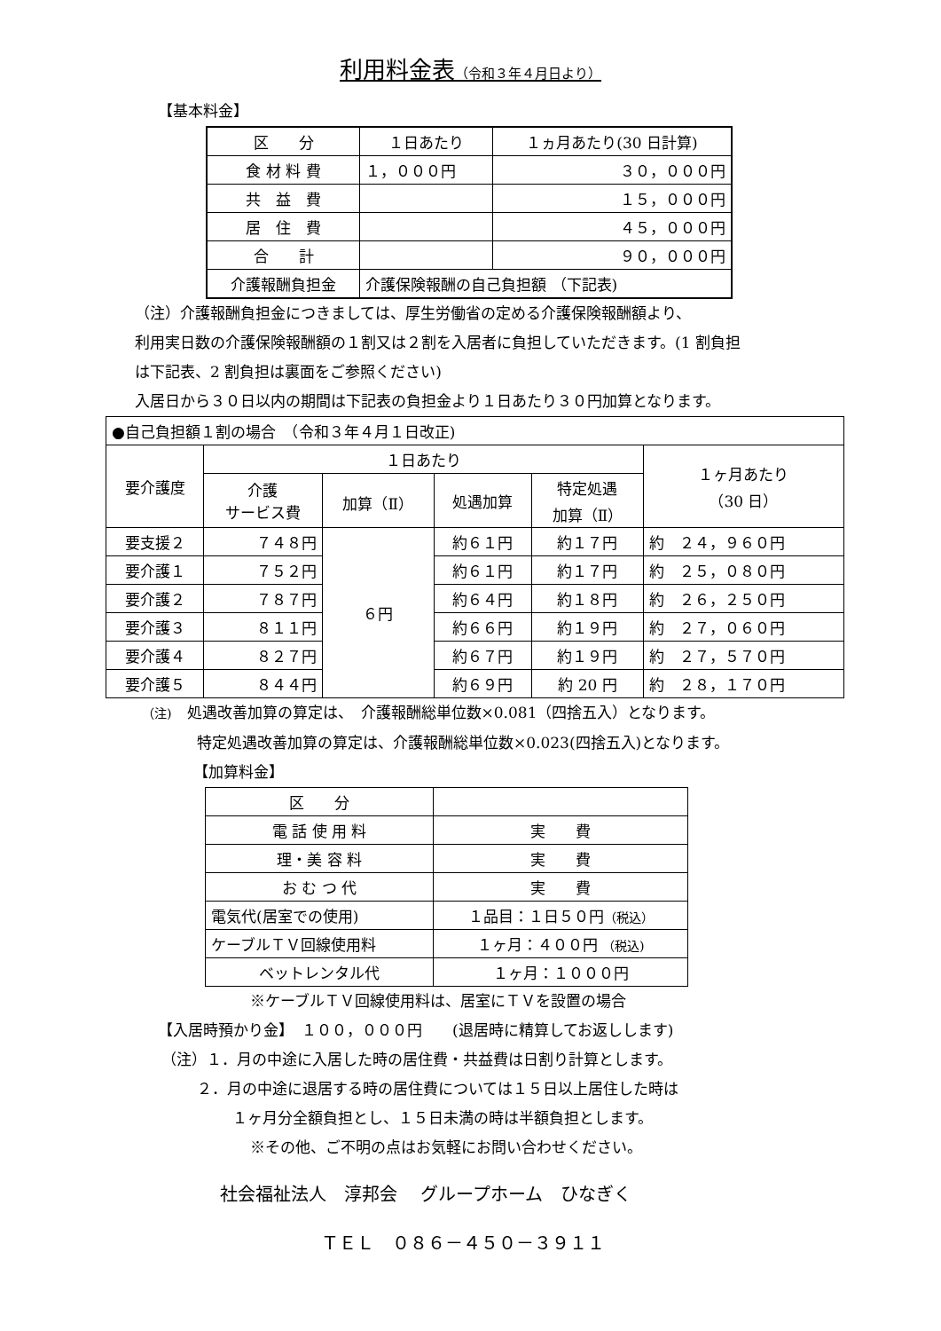利用料金表（令和３年４月日より）
【基本料金】
| 区 分 | １日あたり | １ヵ月あたり(30 日計算) |
| --- | --- | --- |
| 食 材 料 費 | １，０００円 | ３０，０００円 |
| 共 益 費 | | １５，０００円 |
| 居 住 費 | | ４５，０００円 |
| 合 計 | | ９０，０００円 |
| 介護報酬負担金 | 介護保険報酬の自己負担額 （下記表) | |
（注）介護報酬負担金につきましては、厚生労働省の定める介護保険報酬額より、
利用実日数の介護保険報酬額の１割又は２割を入居者に負担していただきます。(1 割負担
は下記表、2 割負担は裏面をご参照ください)
入居日から３０日以内の期間は下記表の負担金より１日あたり３０円加算となります。
| ●自己負担額１割の場合 （令和３年４月１日改正) | | | | | |
| 要介護度 | １日あたり | | | | １ヶ月あたり （30 日） |
| | 介護 サービス費 | 加算（Ⅱ） | 処遇加算 | 特定処遇 加算（Ⅱ） | |
| 要支援２ | ７４８円 | ６円 | 約６１円 | 約１７円 | 約 ２４，９６０円 |
| 要介護１ | ７５２円 | | 約６１円 | 約１７円 | 約 ２５，０８０円 |
| 要介護２ | ７８７円 | | 約６４円 | 約１８円 | 約 ２６，２５０円 |
| 要介護３ | ８１１円 | | 約６６円 | 約１９円 | 約 ２７，０６０円 |
| 要介護４ | ８２７円 | | 約６７円 | 約１９円 | 約 ２７，５７０円 |
| 要介護５ | ８４４円 | | 約６９円 | 約 20 円 | 約 ２８，１７０円 |
（注)　処遇改善加算の算定は、　介護報酬総単位数×0.081（四捨五入）となります。
特定処遇改善加算の算定は、介護報酬総単位数×0.023(四捨五入)となります。
【加算料金】
| 区 分 | |
| 電 話 使 用 料 | 実 費 |
| 理・美 容 料 | 実 費 |
| お む つ 代 | 実 費 |
| 電気代(居室での使用) | １品目：１日５０円 （税込） |
| ケーブルＴＶ回線使用料 | １ヶ月：４００円 （税込) |
| ベットレンタル代 | １ヶ月：１０００円 |
※ケーブルＴＶ回線使用料は、居室にＴＶを設置の場合
【入居時預かり金】　１００，０００円　　(退居時に精算してお返しします)
（注）１．月の中途に入居した時の居住費・共益費は日割り計算とします。
２．月の中途に退居する時の居住費については１５日以上居住した時は
１ヶ月分全額負担とし、１５日未満の時は半額負担とします。
※その他、ご不明の点はお気軽にお問い合わせください。
社会福祉法人　淳邦会　 グループホーム　ひなぎく
ＴＥＬ　０８６－４５０－３９１１